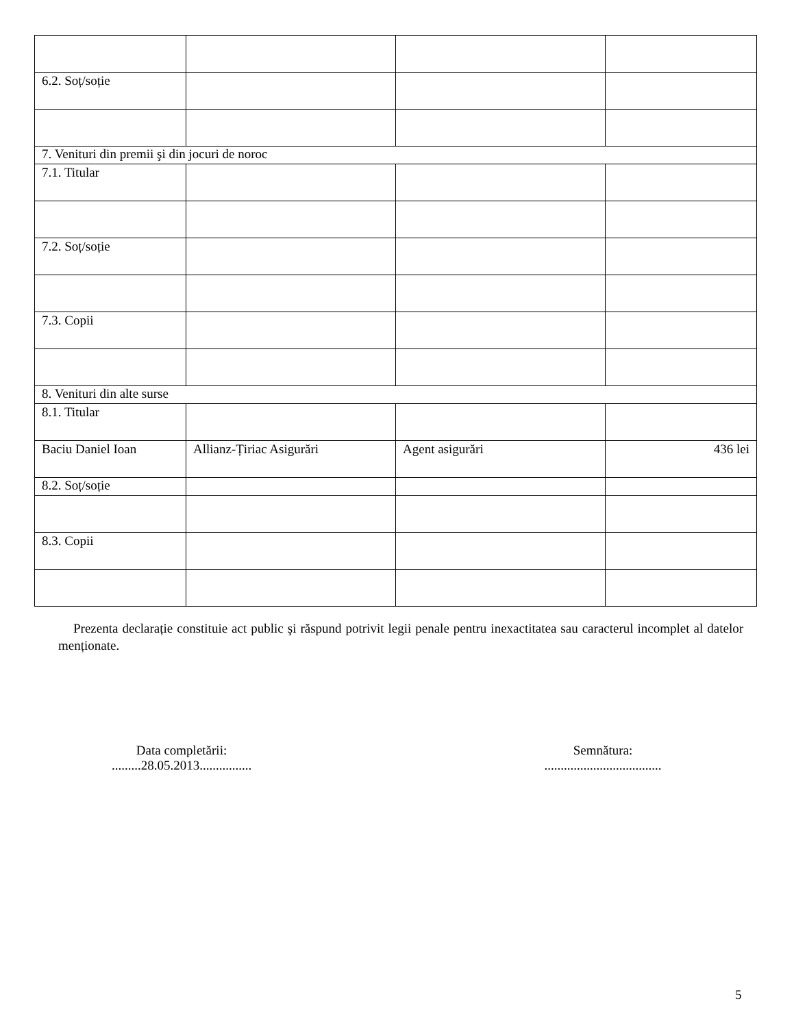| 6.2. Soț/soție | | | |
| 7. Venituri din premii şi din jocuri de noroc | | | |
| 7.1. Titular | | | |
| 7.2. Soț/soție | | | |
| 7.3. Copii | | | |
| 8. Venituri din alte surse | | | |
| 8.1. Titular | | | |
| Baciu Daniel Ioan | Allianz-Țiriac Asigurări | Agent asigurări | 436 lei |
| 8.2. Soț/soție | | | |
| 8.3. Copii | | | |
Prezenta declarație constituie act public şi răspund potrivit legii penale pentru inexactitatea sau caracterul incomplet al datelor menționate.
Data completării:
.........28.05.2013................
Semnătura:
....................................
5